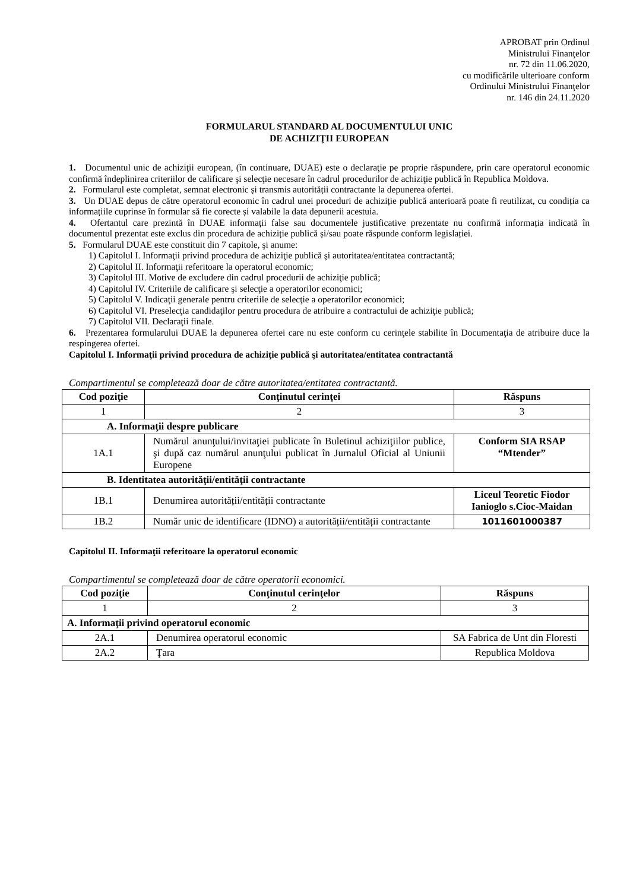APROBAT prin Ordinul
Ministrului Finanţelor
nr. 72 din 11.06.2020,
cu modificările ulterioare conform
Ordinului Ministrului Finanţelor
nr. 146 din 24.11.2020
FORMULARUL STANDARD AL DOCUMENTULUI UNIC
DE ACHIZIŢII EUROPEAN
1. Documentul unic de achiziţii european, (în continuare, DUAE) este o declaraţie pe proprie răspundere, prin care operatorul economic confirmă îndeplinirea criteriilor de calificare şi selecţie necesare în cadrul procedurilor de achiziţie publică în Republica Moldova.
2. Formularul este completat, semnat electronic și transmis autorității contractante la depunerea ofertei.
3. Un DUAE depus de către operatorul economic în cadrul unei proceduri de achiziție publică anterioară poate fi reutilizat, cu condiția ca informațiile cuprinse în formular să fie corecte și valabile la data depunerii acestuia.
4. Ofertantul care prezintă în DUAE informații false sau documentele justificative prezentate nu confirmă informația indicată în documentul prezentat este exclus din procedura de achiziție publică și/sau poate răspunde conform legislației.
5. Formularul DUAE este constituit din 7 capitole, şi anume:
1) Capitolul I. Informaţii privind procedura de achiziţie publică şi autoritatea/entitatea contractantă;
2) Capitolul II. Informaţii referitoare la operatorul economic;
3) Capitolul III. Motive de excludere din cadrul procedurii de achiziţie publică;
4) Capitolul IV. Criteriile de calificare şi selecţie a operatorilor economici;
5) Capitolul V. Indicaţii generale pentru criteriile de selecţie a operatorilor economici;
6) Capitolul VI. Preselecţia candidaţilor pentru procedura de atribuire a contractului de achiziţie publică;
7) Capitolul VII. Declaraţii finale.
6. Prezentarea formularului DUAE la depunerea ofertei care nu este conform cu cerinţele stabilite în Documentaţia de atribuire duce la respingerea ofertei.
Capitolul I. Informaţii privind procedura de achiziţie publică şi autoritatea/entitatea contractantă
Compartimentul se completează doar de către autoritatea/entitatea contractantă.
| Cod poziţie | Conţinutul cerinţei | Răspuns |
| --- | --- | --- |
| 1 | 2 | 3 |
| A. Informaţii despre publicare | | |
| 1A.1 | Numărul anunţului/invitaţiei publicate în Buletinul achiziţiilor publice, şi după caz numărul anunţului publicat în Jurnalul Oficial al Uniunii Europene | Conform SIA RSAP “Mtender” |
| B. Identitatea autorităţii/entităţii contractante | | |
| 1B.1 | Denumirea autorității/entității contractante | Liceul Teoretic Fiodor Ianioglo s.Cioc-Maidan |
| 1B.2 | Număr unic de identificare (IDNO) a autorității/entității contractante | 1011601000387 |
Capitolul II. Informaţii referitoare la operatorul economic
Compartimentul se completează doar de către operatorii economici.
| Cod poziţie | Conţinutul cerinţelor | Răspuns |
| --- | --- | --- |
| 1 | 2 | 3 |
| A. Informaţii privind operatorul economic | | |
| 2A.1 | Denumirea operatorul economic | SA Fabrica de Unt din Floresti |
| 2A.2 | Ţara | Republica Moldova |